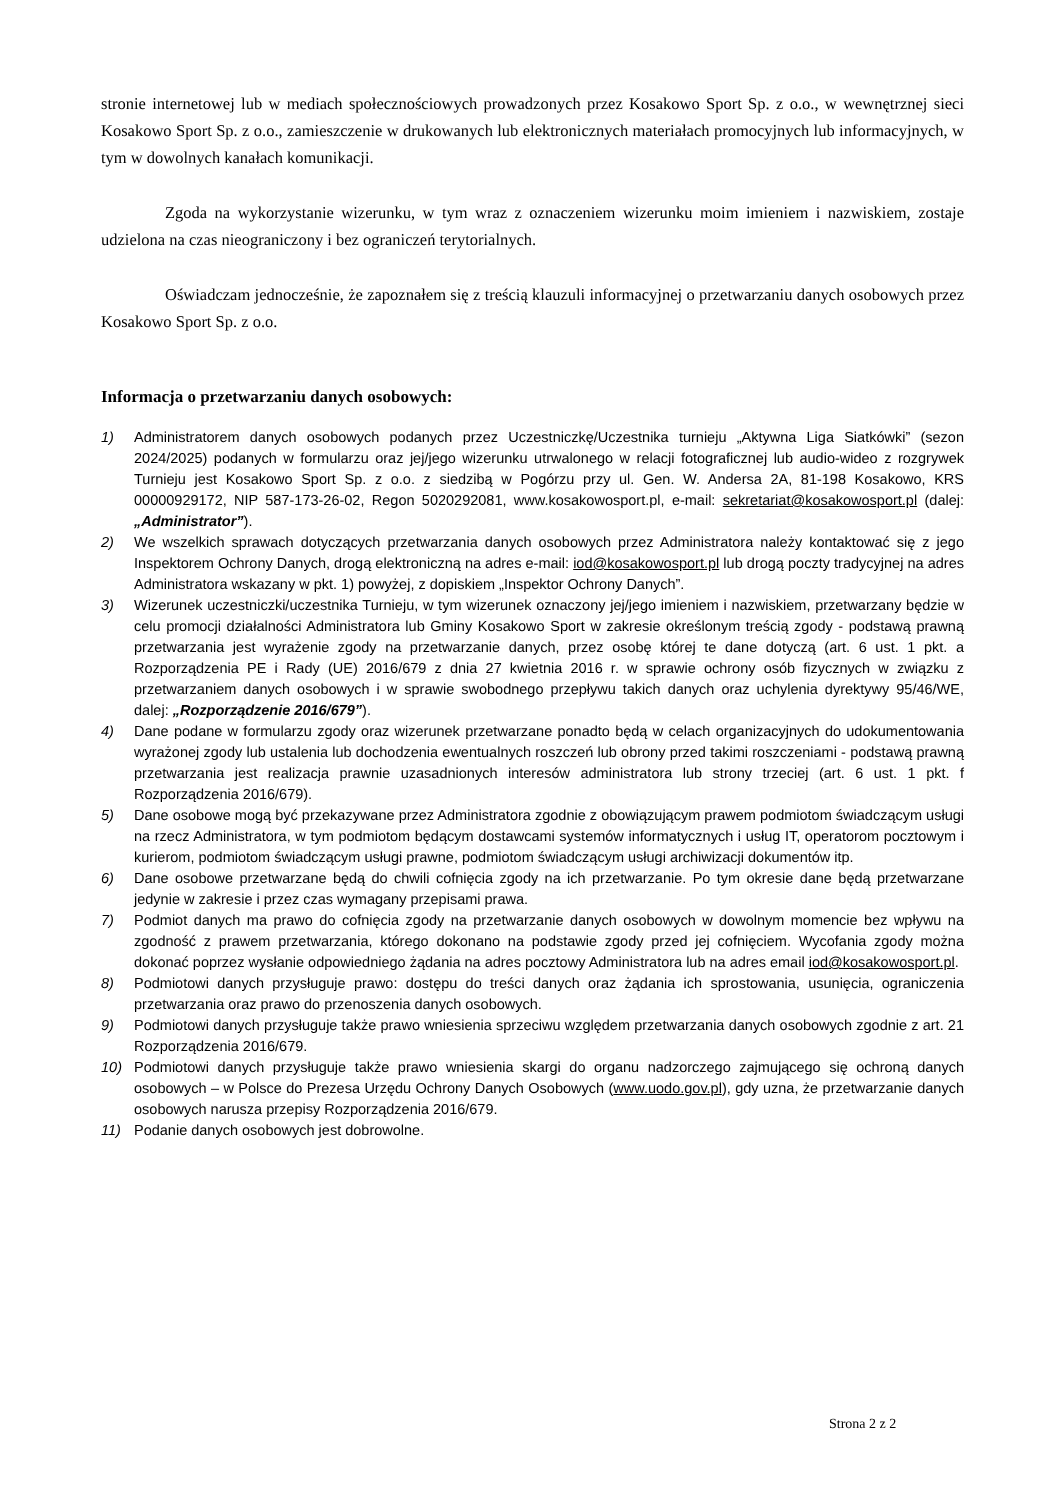stronie internetowej lub w mediach społecznościowych prowadzonych przez Kosakowo Sport Sp. z o.o., w wewnętrznej sieci Kosakowo Sport Sp. z o.o., zamieszczenie w drukowanych lub elektronicznych materiałach promocyjnych lub informacyjnych, w tym w dowolnych kanałach komunikacji.
Zgoda na wykorzystanie wizerunku, w tym wraz z oznaczeniem wizerunku moim imieniem i nazwiskiem, zostaje udzielona na czas nieograniczony i bez ograniczeń terytorialnych.
Oświadczam jednocześnie, że zapoznałem się z treścią klauzuli informacyjnej o przetwarzaniu danych osobowych przez Kosakowo Sport Sp. z o.o.
Informacja o przetwarzaniu danych osobowych:
1) Administratorem danych osobowych podanych przez Uczestniczkę/Uczestnika turnieju „Aktywna Liga Siatkówki” (sezon 2024/2025) podanych w formularzu oraz jej/jego wizerunku utrwalonego w relacji fotograficznej lub audio-wideo z rozgrywek Turnieju jest Kosakowo Sport Sp. z o.o. z siedzibą w Pogórzu przy ul. Gen. W. Andersa 2A, 81-198 Kosakowo, KRS 00000929172, NIP 587-173-26-02, Regon 5020292081, www.kosakowosport.pl, e-mail: sekretariat@kosakowosport.pl (dalej: „Administrator”).
2) We wszelkich sprawach dotyczących przetwarzania danych osobowych przez Administratora należy kontaktować się z jego Inspektorem Ochrony Danych, drogą elektroniczną na adres e-mail: iod@kosakowosport.pl lub drogą poczty tradycyjnej na adres Administratora wskazany w pkt. 1) powyżej, z dopiskiem „Inspektor Ochrony Danych”.
3) Wizerunek uczestniczki/uczestnika Turnieju, w tym wizerunek oznaczony jej/jego imieniem i nazwiskiem, przetwarzany będzie w celu promocji działalności Administratora lub Gminy Kosakowo Sport w zakresie określonym treścią zgody - podstawą prawną przetwarzania jest wyrażenie zgody na przetwarzanie danych, przez osobę której te dane dotyczą (art. 6 ust. 1 pkt. a Rozporządzenia PE i Rady (UE) 2016/679 z dnia 27 kwietnia 2016 r. w sprawie ochrony osób fizycznych w związku z przetwarzaniem danych osobowych i w sprawie swobodnego przepływu takich danych oraz uchylenia dyrektywy 95/46/WE, dalej: „Rozporządzenie 2016/679”).
4) Dane podane w formularzu zgody oraz wizerunek przetwarzane ponadto będą w celach organizacyjnych do udokumentowania wyrażonej zgody lub ustalenia lub dochodzenia ewentualnych roszczeń lub obrony przed takimi roszczeniami - podstawą prawną przetwarzania jest realizacja prawnie uzasadnionych interesów administratora lub strony trzeciej (art. 6 ust. 1 pkt. f Rozporządzenia 2016/679).
5) Dane osobowe mogą być przekazywane przez Administratora zgodnie z obowiązującym prawem podmiotom świadczącym usługi na rzecz Administratora, w tym podmiotom będącym dostawcami systemów informatycznych i usług IT, operatorom pocztowym i kurierom, podmiotom świadczącym usługi prawne, podmiotom świadczącym usługi archiwizacji dokumentów itp.
6) Dane osobowe przetwarzane będą do chwili cofnięcia zgody na ich przetwarzanie. Po tym okresie dane będą przetwarzane jedynie w zakresie i przez czas wymagany przepisami prawa.
7) Podmiot danych ma prawo do cofnięcia zgody na przetwarzanie danych osobowych w dowolnym momencie bez wpływu na zgodność z prawem przetwarzania, którego dokonano na podstawie zgody przed jej cofnięciem. Wycofania zgody można dokonać poprzez wysłanie odpowiedniego żądania na adres pocztowy Administratora lub na adres email iod@kosakowosport.pl.
8) Podmiotowi danych przysługuje prawo: dostępu do treści danych oraz żądania ich sprostowania, usunięcia, ograniczenia przetwarzania oraz prawo do przenoszenia danych osobowych.
9) Podmiotowi danych przysługuje także prawo wniesienia sprzeciwu względem przetwarzania danych osobowych zgodnie z art. 21 Rozporządzenia 2016/679.
10) Podmiotowi danych przysługuje także prawo wniesienia skargi do organu nadzorczego zajmującego się ochroną danych osobowych – w Polsce do Prezesa Urzędu Ochrony Danych Osobowych (www.uodo.gov.pl), gdy uzna, że przetwarzanie danych osobowych narusza przepisy Rozporządzenia 2016/679.
11) Podanie danych osobowych jest dobrowolne.
Strona 2 z 2